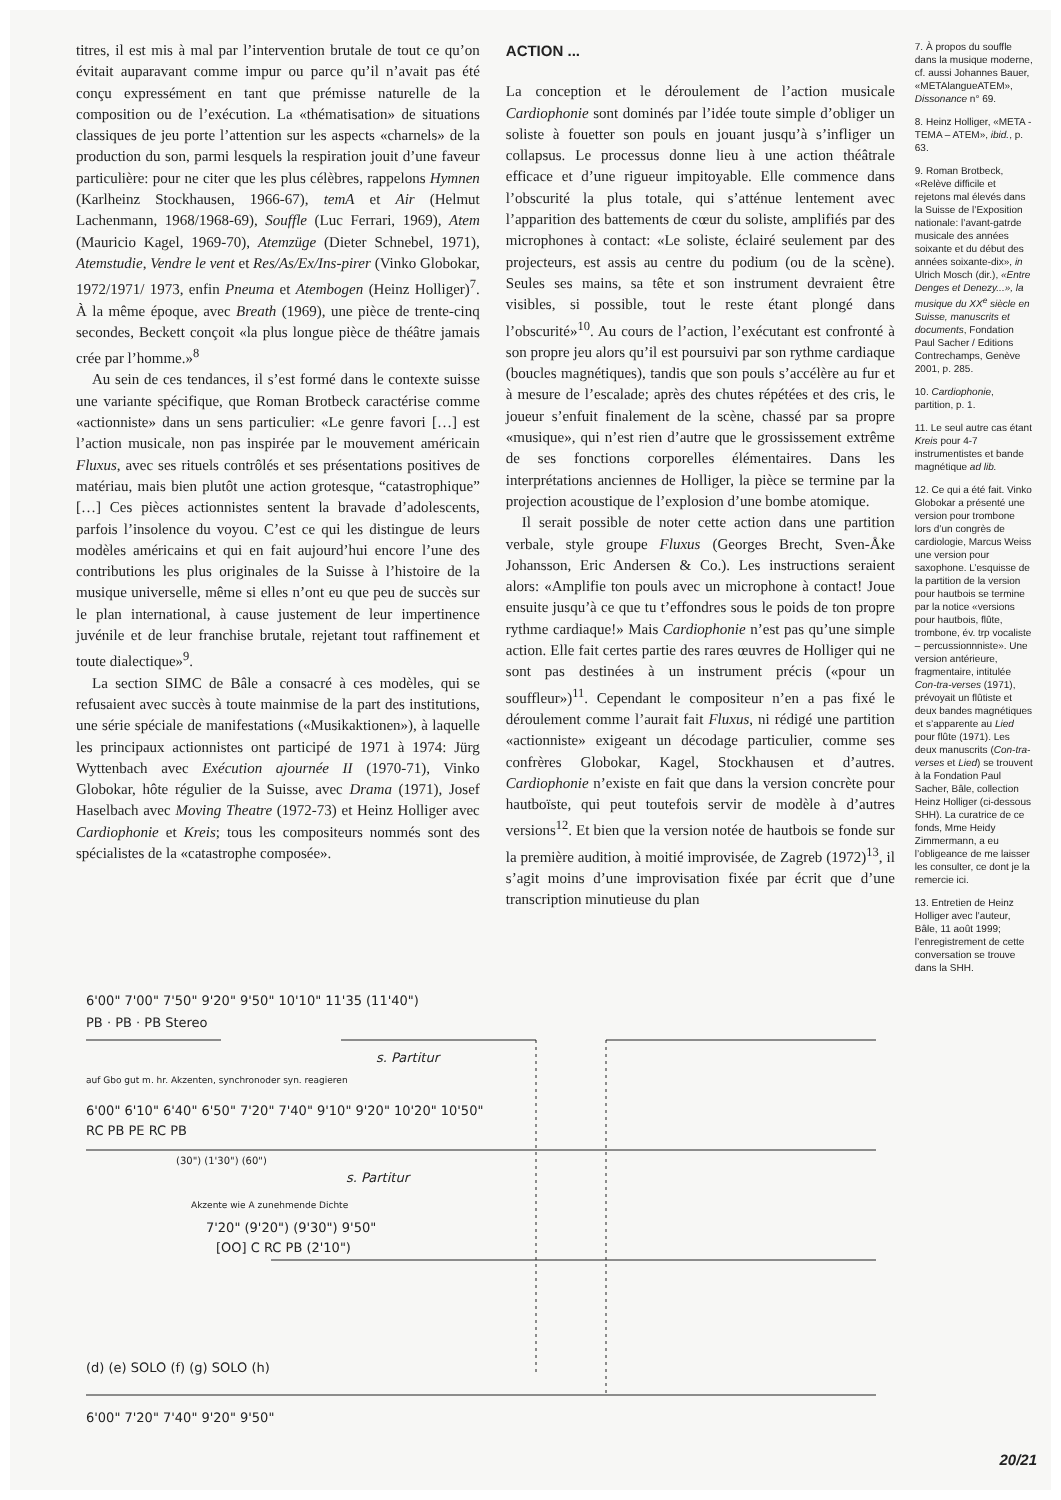titres, il est mis à mal par l’intervention brutale de tout ce qu’on évitait auparavant comme impur ou parce qu’il n’avait pas été conçu expressément en tant que prémisse naturelle de la composition ou de l’exécution. La «thématisation» de situations classiques de jeu porte l’attention sur les aspects «charnels» de la production du son, parmi lesquels la respiration jouit d’une faveur particulière: pour ne citer que les plus célèbres, rappelons Hymnen (Karlheinz Stockhausen, 1966-67), temA et Air (Helmut Lachenmann, 1968/1968-69), Souffle (Luc Ferrari, 1969), Atem (Mauricio Kagel, 1969-70), Atemzüge (Dieter Schnebel, 1971), Atemstudie, Vendre le vent et Res/As/Ex/Ins-pirer (Vinko Globokar, 1972/1971/ 1973, enfin Pneuma et Atembogen (Heinz Holliger)<sup>7</sup>. À la même époque, avec Breath (1969), une pièce de trente-cinq secondes, Beckett conçoit «la plus longue pièce de théâtre jamais crée par l’homme.»<sup>8</sup>
Au sein de ces tendances, il s’est formé dans le contexte suisse une variante spécifique, que Roman Brotbeck caractérise comme «actionniste» dans un sens particulier: «Le genre favori […] est l’action musicale, non pas inspirée par le mouvement américain Fluxus, avec ses rituels contrôlés et ses présentations positives de matériau, mais bien plutôt une action grotesque, “catastrophique” […] Ces pièces actionnistes sentent la bravade d’adolescents, parfois l’insolence du voyou. C’est ce qui les distingue de leurs modèles américains et qui en fait aujourd’hui encore l’une des contributions les plus originales de la Suisse à l’histoire de la musique universelle, même si elles n’ont eu que peu de succès sur le plan international, à cause justement de leur impertinence juvénile et de leur franchise brutale, rejetant tout raffinement et toute dialectique»<sup>9</sup>.
La section SIMC de Bâle a consacré à ces modèles, qui se refusaient avec succès à toute mainmise de la part des institutions, une série spéciale de manifestations («Musikaktionen»), à laquelle les principaux actionnistes ont participé de 1971 à 1974: Jürg Wyttenbach avec Exécution ajournée II (1970-71), Vinko Globokar, hôte régulier de la Suisse, avec Drama (1971), Josef Haselbach avec Moving Theatre (1972-73) et Heinz Holliger avec Cardiophonie et Kreis; tous les compositeurs nommés sont des spécialistes de la «catastrophe composée».
ACTION ...
La conception et le déroulement de l’action musicale Cardiophonie sont dominés par l’idée toute simple d’obliger un soliste à fouetter son pouls en jouant jusqu’à s’infliger un collapsus. Le processus donne lieu à une action théâtrale efficace et d’une rigueur impitoyable. Elle commence dans l’obscurité la plus totale, qui s’atténue lentement avec l’apparition des battements de cœur du soliste, amplifiés par des microphones à contact: «Le soliste, éclairé seulement par des projecteurs, est assis au centre du podium (ou de la scène). Seules ses mains, sa tête et son instrument devraient être visibles, si possible, tout le reste étant plongé dans l’obscurité»<sup>10</sup>. Au cours de l’action, l’exécutant est confronté à son propre jeu alors qu’il est poursuivi par son rythme cardiaque (boucles magnétiques), tandis que son pouls s’accélère au fur et à mesure de l’escalade; après des chutes répétées et des cris, le joueur s’enfuit finalement de la scène, chassé par sa propre «musique», qui n’est rien d’autre que le grossissement extrême de ses fonctions corporelles élémentaires. Dans les interprétations anciennes de Holliger, la pièce se termine par la projection acoustique de l’explosion d’une bombe atomique.
Il serait possible de noter cette action dans une partition verbale, style groupe Fluxus (Georges Brecht, Sven-Åke Johansson, Eric Andersen & Co.). Les instructions seraient alors: «Amplifie ton pouls avec un microphone à contact! Joue ensuite jusqu’à ce que tu t’effondres sous le poids de ton propre rythme cardiaque!» Mais Cardiophonie n’est pas qu’une simple action. Elle fait certes partie des rares œuvres de Holliger qui ne sont pas destinées à un instrument précis («pour un souffleur»)<sup>11</sup>. Cependant le compositeur n’en a pas fixé le déroulement comme l’aurait fait Fluxus, ni rédigé une partition «actionniste» exigeant un décodage particulier, comme ses confrères Globokar, Kagel, Stockhausen et d’autres. Cardiophonie n’existe en fait que dans la version concrète pour hautboïste, qui peut toutefois servir de modèle à d’autres versions<sup>12</sup>. Et bien que la version notée de hautbois se fonde sur la première audition, à moitié improvisée, de Zagreb (1972)<sup>13</sup>, il s’agit moins d’une improvisation fixée par écrit que d’une transcription minutieuse du plan
7. À propos du souffle dans la musique moderne, cf. aussi Johannes Bauer, «METAlangueATEM», Dissonance n° 69.
8. Heinz Holliger, «META - TEMA – ATEM», ibid., p. 63.
9. Roman Brotbeck, «Relève difficile et rejetons mal élevés dans la Suisse de l’Exposition nationale: l’avant-gatrde musicale des années soixante et du début des années soixante-dix», in Ulrich Mosch (dir.), «Entre Denges et Denezy...», la musique du XX<sup>e</sup> siècle en Suisse, manuscrits et documents, Fondation Paul Sacher / Editions Contrechamps, Genève 2001, p. 285.
10. Cardiophonie, partition, p. 1.
11. Le seul autre cas étant Kreis pour 4-7 instrumentistes et bande magnétique ad lib.
12. Ce qui a été fait. Vinko Globokar a présenté une version pour trombone lors d’un congrès de cardiologie, Marcus Weiss une version pour saxophone. L’esquisse de la partition de la version pour hautbois se termine par la notice «versions pour hautbois, flûte, trombone, év. trp vocaliste – percussionnniste». Une version antérieure, fragmentaire, intitulée Con-tra-verses (1971), prévoyait un flûtiste et deux bandes magnétiques et s’apparente au Lied pour flûte (1971). Les deux manuscrits (Con-tra-verses et Lied) se trouvent à la Fondation Paul Sacher, Bâle, collection Heinz Holliger (ci-dessous SHH). La curatrice de ce fonds, Mme Heidy Zimmermann, a eu l’obligeance de me laisser les consulter, ce dont je la remercie ici.
13. Entretien de Heinz Holliger avec l’auteur, Bâle, 11 août 1999; l’enregistrement de cette conversation se trouve dans la SHH.
6'00" 7'00" 7'50" 9'20" 9'50" 10'10" 11'35 (11'40")
PB · PB · PB Stereo
s. Partitur
auf Gbo gut m. hr. Akzenten, synchronoder syn. reagieren
6'00" 6'10" 6'40" 6'50" 7'20" 7'40" 9'10" 9'20" 10'20" 10'50"
RC PB PE RC PB
(30") (1'30") (60")
s. Partitur
Akzente wie A zunehmende Dichte
7'20" (9'20") (9'30") 9'50"
[OO] C RC PB (2'10")
(d) (e) SOLO (f) (g) SOLO (h)
6'00" 7'20" 7'40" 9'20" 9'50"
20/21